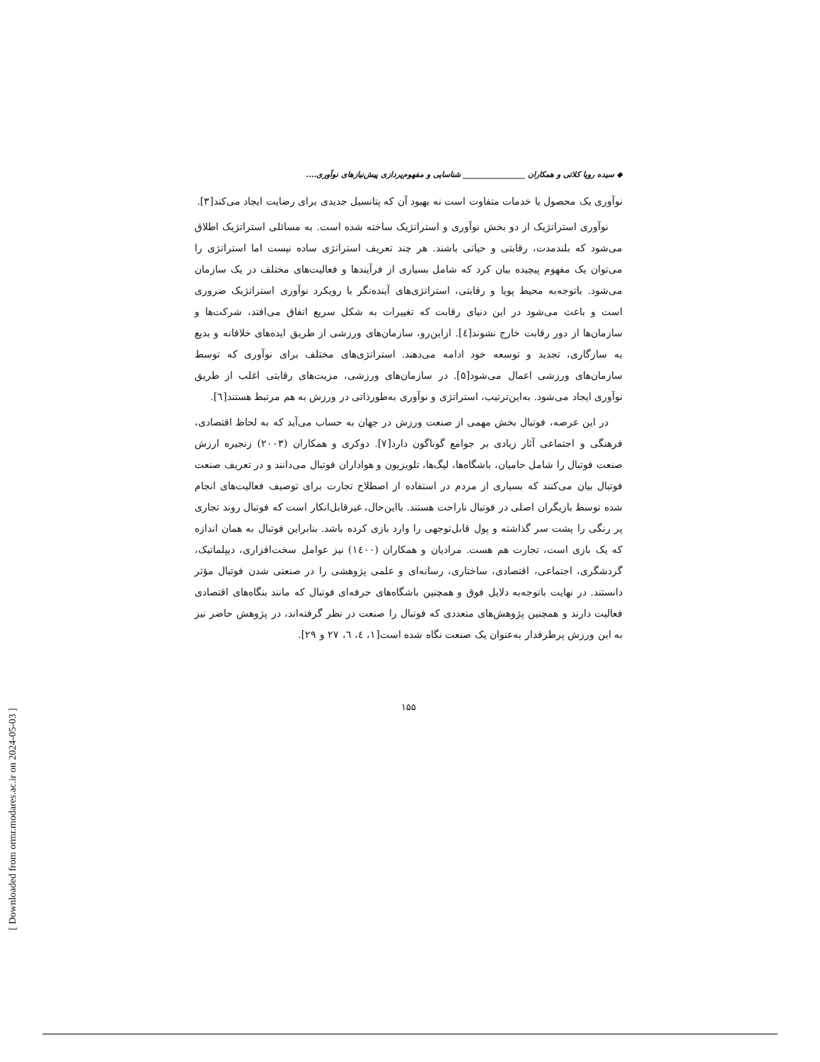[ Downloaded from ormr.modares.ac.ir on 2024-05-03 ]
◆ سیده رویا کلاتی و همکاران ________________ شناسایی و مفهوم‌پردازی پیش‌نیازهای نوآوری....
نوآوری یک محصول یا خدمات متفاوت است نه بهبود آن که پتانسیل جدیدی برای رضایت ایجاد می‌کند[۳].
نوآوری استراتژیک از دو بخش نوآوری و استراتژیک ساخته شده است. به مسائلی استراتژیک اطلاق می‌شود که بلندمدت، رقابتی و حیاتی باشند. هر چند تعریف استراتژی ساده نیست اما استراتژی را می‌توان یک مفهوم پیچیده بیان کرد که شامل بسیاری از فرآیندها و فعالیت‌های مختلف در یک سازمان می‌شود. باتوجه‌به محیط پویا و رقابتی، استراتژی‌های آینده‌نگر با رویکرد نوآوری استراتژیک ضروری است و باعث می‌شود در این دنیای رقابت که تغییرات به شکل سریع اتفاق می‌افتد، شرکت‌ها و سازمان‌ها از دور رقابت خارج نشوند[٤]. ازاین‌رو، سازمان‌های ورزشی از طریق ایده‌های خلاقانه و بدیع به سازگاری، تجدید و توسعه خود ادامه می‌دهند. استراتژی‌های مختلف برای نوآوری که توسط سازمان‌های ورزشی اعمال می‌شود[۵]. در سازمان‌های ورزشی، مزیت‌های رقابتی اغلب از طریق نوآوری ایجاد می‌شود. به‌این‌ترتیب، استراتژی و نوآوری به‌طورذاتی در ورزش به هم مرتبط هستند[٦].
در این عرصه، فوتبال بخش مهمی از صنعت ورزش در جهان به حساب می‌آید که به لحاظ اقتصادی، فرهنگی و اجتماعی آثار زیادی بر جوامع گوناگون دارد[۷]. دوکری و همکاران (۲۰۰۳) زنجیره ارزش صنعت فوتبال را شامل حامیان، باشگاه‌ها، لیگ‌ها، تلویزیون و هواداران فوتبال می‌دانند و در تعریف صنعت فوتبال بیان می‌کنند که بسیاری از مردم در استفاده از اصطلاح تجارت برای توصیف فعالیت‌های انجام شده توسط بازیگران اصلی در فوتبال ناراحت هستند. بااین‌حال، غیرقابل‌انکار است که فوتبال روند تجاری پر رنگی را پشت سر گذاشته و پول قابل‌توجهی را وارد بازی کرده باشد. بنابراین فوتبال به همان اندازه که یک بازی است، تجارت هم هست. مرادیان و همکاران (۱٤۰۰) نیز عوامل سخت‌افزاری، دیپلماتیک، گردشگری، اجتماعی، اقتصادی، ساختاری، رسانه‌ای و علمی پژوهشی را در صنعتی شدن فوتبال مؤثر دانستند. در نهایت باتوجه‌به دلایل فوق و همچنین باشگاه‌های حرفه‌ای فوتبال که مانند بنگاه‌های اقتصادی فعالیت دارند و همچنین پژوهش‌های متعددی که فوتبال را صنعت در نظر گرفته‌اند، در پژوهش حاضر نیز به این ورزش پرطرفدار به‌عنوان یک صنعت نگاه شده است[۱، ٤، ٦، ۲۷ و ۲۹].
۱۵۵